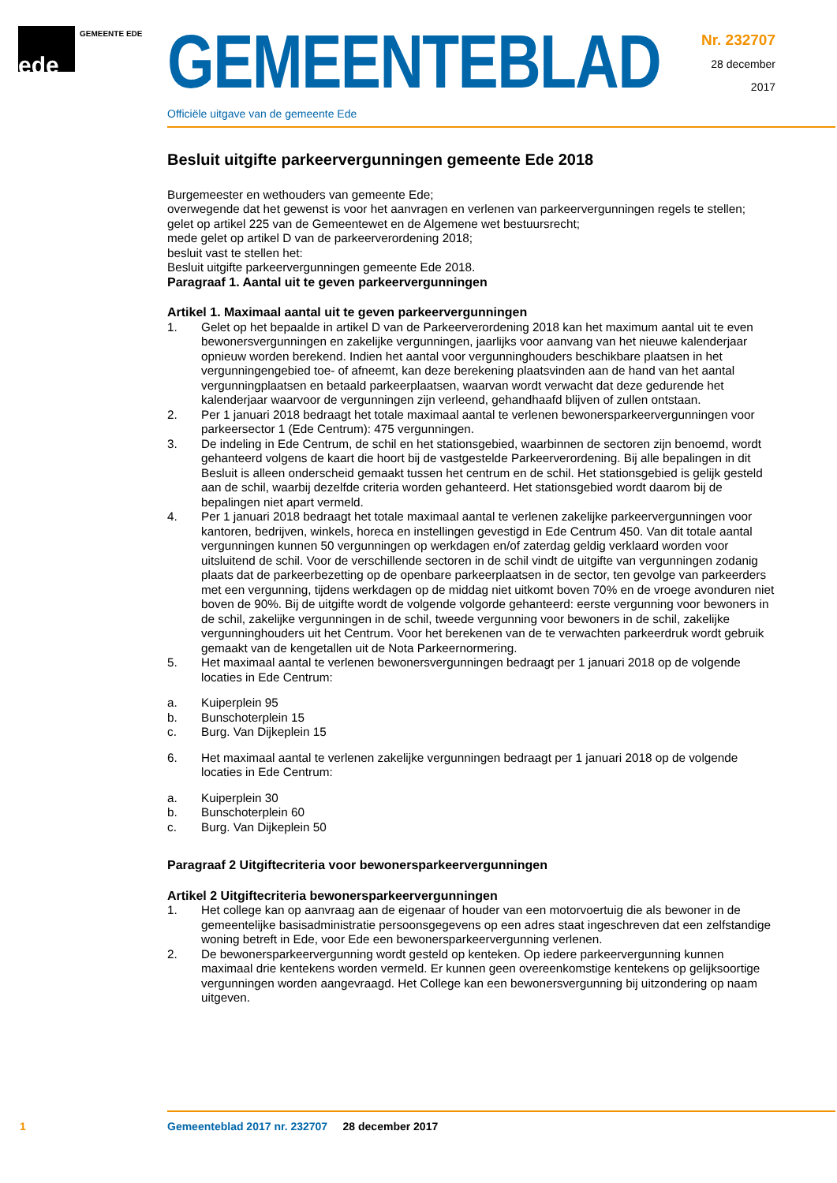ede GEMEENTE EDE
GEMEENTEBLAD
Officiële uitgave van de gemeente Ede
Nr. 232707
28 december
2017
Besluit uitgifte parkeervergunningen gemeente Ede 2018
Burgemeester en wethouders van gemeente Ede;
overwegende dat het gewenst is voor het aanvragen en verlenen van parkeervergunningen regels te stellen;
gelet op artikel 225 van de Gemeentewet en de Algemene wet bestuursrecht;
mede gelet op artikel D van de parkeerverordening 2018;
besluit vast te stellen het:
Besluit uitgifte parkeervergunningen gemeente Ede 2018.
Paragraaf 1. Aantal uit te geven parkeervergunningen
Artikel 1. Maximaal aantal uit te geven parkeervergunningen
1. Gelet op het bepaalde in artikel D van de Parkeerverordening 2018 kan het maximum aantal uit te even bewonersvergunningen en zakelijke vergunningen, jaarlijks voor aanvang van het nieuwe kalenderjaar opnieuw worden berekend. Indien het aantal voor vergunninghouders beschikbare plaatsen in het vergunningengebied toe- of afneemt, kan deze berekening plaatsvinden aan de hand van het aantal vergunningplaatsen en betaald parkeerplaatsen, waarvan wordt verwacht dat deze gedurende het kalenderjaar waarvoor de vergunningen zijn verleend, gehandhaafd blijven of zullen ontstaan.
2. Per 1 januari 2018 bedraagt het totale maximaal aantal te verlenen bewonersparkeervergunningen voor parkeersector 1 (Ede Centrum): 475 vergunningen.
3. De indeling in Ede Centrum, de schil en het stationsgebied, waarbinnen de sectoren zijn benoemd, wordt gehanteerd volgens de kaart die hoort bij de vastgestelde Parkeerverordening. Bij alle bepalingen in dit Besluit is alleen onderscheid gemaakt tussen het centrum en de schil. Het stationsgebied is gelijk gesteld aan de schil, waarbij dezelfde criteria worden gehanteerd. Het stationsgebied wordt daarom bij de bepalingen niet apart vermeld.
4. Per 1 januari 2018 bedraagt het totale maximaal aantal te verlenen zakelijke parkeervergunningen voor kantoren, bedrijven, winkels, horeca en instellingen gevestigd in Ede Centrum 450. Van dit totale aantal vergunningen kunnen 50 vergunningen op werkdagen en/of zaterdag geldig verklaard worden voor uitsluitend de schil. Voor de verschillende sectoren in de schil vindt de uitgifte van vergunningen zodanig plaats dat de parkeerbezetting op de openbare parkeerplaatsen in de sector, ten gevolge van parkeerders met een vergunning, tijdens werkdagen op de middag niet uitkomt boven 70% en de vroege avonduren niet boven de 90%. Bij de uitgifte wordt de volgende volgorde gehanteerd: eerste vergunning voor bewoners in de schil, zakelijke vergunningen in de schil, tweede vergunning voor bewoners in de schil, zakelijke vergunninghouders uit het Centrum. Voor het berekenen van de te verwachten parkeerdruk wordt gebruik gemaakt van de kengetallen uit de Nota Parkeernormering.
5. Het maximaal aantal te verlenen bewonersvergunningen bedraagt per 1 januari 2018 op de volgende locaties in Ede Centrum:
a. Kuiperplein 95
b. Bunschoterplein 15
c. Burg. Van Dijkeplein 15
6. Het maximaal aantal te verlenen zakelijke vergunningen bedraagt per 1 januari 2018 op de volgende locaties in Ede Centrum:
a. Kuiperplein 30
b. Bunschoterplein 60
c. Burg. Van Dijkeplein 50
Paragraaf 2 Uitgiftecriteria voor bewonersparkeervergunningen
Artikel 2 Uitgiftecriteria bewonersparkeervergunningen
1. Het college kan op aanvraag aan de eigenaar of houder van een motorvoertuig die als bewoner in de gemeentelijke basisadministratie persoonsgegevens op een adres staat ingeschreven dat een zelfstandige woning betreft in Ede, voor Ede een bewonersparkeervergunning verlenen.
2. De bewonersparkeervergunning wordt gesteld op kenteken. Op iedere parkeervergunning kunnen maximaal drie kentekens worden vermeld. Er kunnen geen overeenkomstige kentekens op gelijksoortige vergunningen worden aangevraagd. Het College kan een bewonersvergunning bij uitzondering op naam uitgeven.
1 Gemeenteblad 2017 nr. 232707 28 december 2017